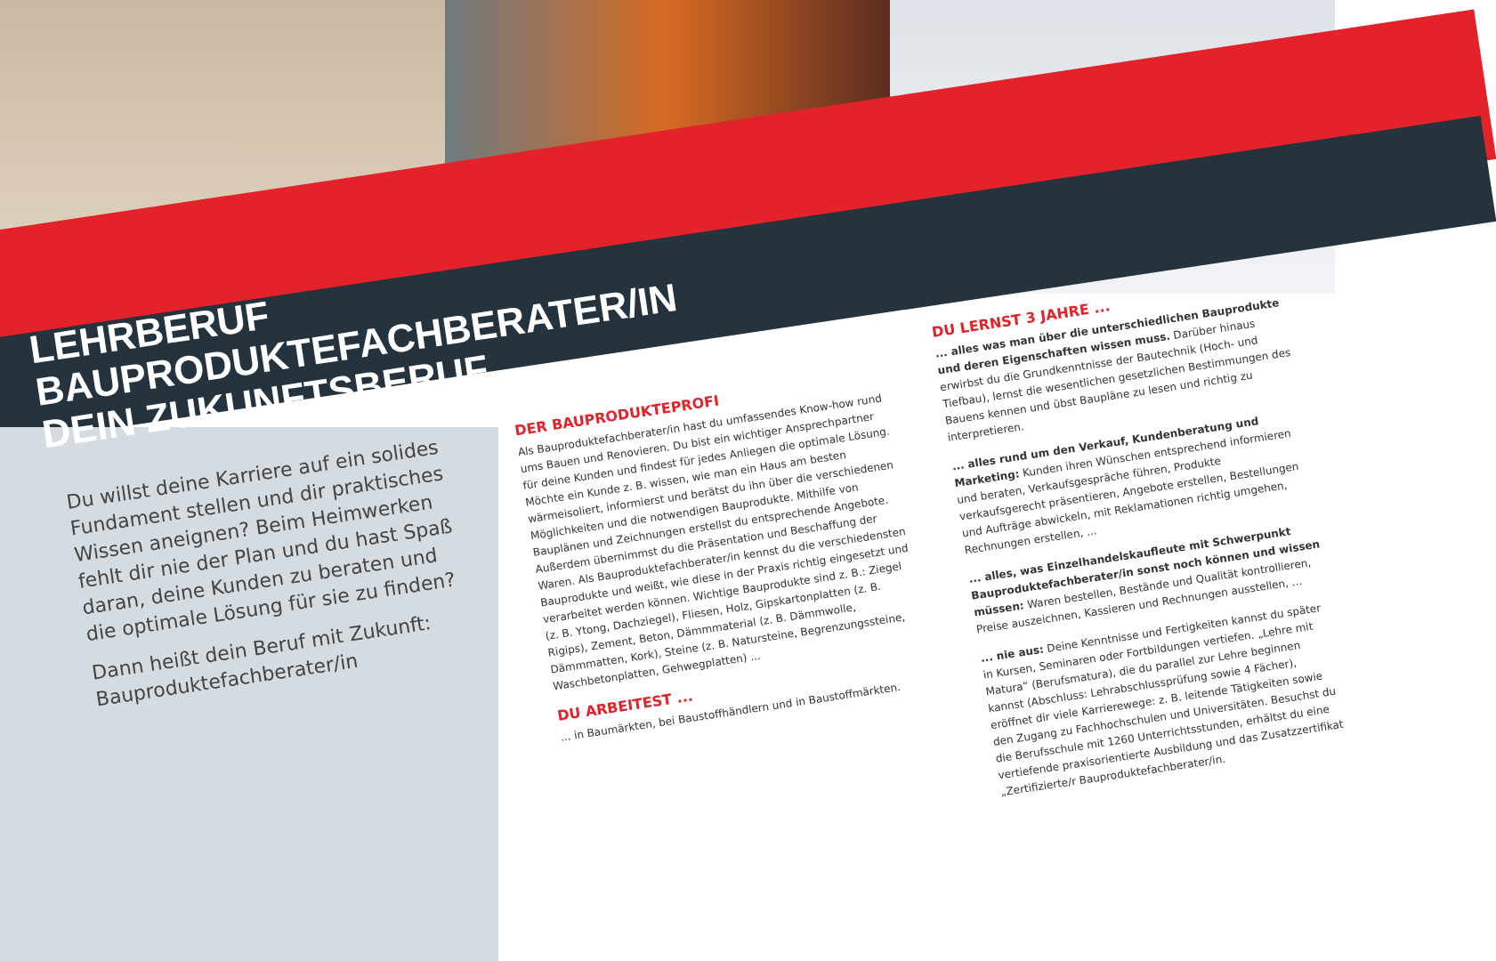LEHRBERUF
BAUPRODUKTEFACHBERATER/IN
DEIN ZUKUNFTSBERUF
Du willst deine Karriere auf ein solides Fundament stellen und dir praktisches Wissen aneignen? Beim Heimwerken fehlt dir nie der Plan und du hast Spaß daran, deine Kunden zu beraten und die optimale Lösung für sie zu finden?
Dann heißt dein Beruf mit Zukunft: Bauproduktefachberater/in
DER BAUPRODUKTEPROFI
Als Bauproduktefachberater/in hast du umfassendes Know-how rund ums Bauen und Renovieren. Du bist ein wichtiger Ansprechpartner für deine Kunden und findest für jedes Anliegen die optimale Lösung. Möchte ein Kunde z. B. wissen, wie man ein Haus am besten wärmeisoliert, informierst und berätst du ihn über die verschiedenen Möglichkeiten und die notwendigen Bauprodukte. Mithilfe von Bauplänen und Zeichnungen erstellst du entsprechende Angebote. Außerdem übernimmst du die Präsentation und Beschaffung der Waren. Als Bauproduktefachberater/in kennst du die verschiedensten Bauprodukte und weißt, wie diese in der Praxis richtig eingesetzt und verarbeitet werden können. Wichtige Bauprodukte sind z. B.: Ziegel (z. B. Ytong, Dachziegel), Fliesen, Holz, Gipskartonplatten (z. B. Rigips), Zement, Beton, Dämmmaterial (z. B. Dämmwolle, Dämmmatten, Kork), Steine (z. B. Natursteine, Begrenzungssteine, Waschbetonplatten, Gehwegplatten) ...
DU ARBEITEST ...
... in Baumärkten, bei Baustoffhändlern und in Baustoffmärkten.
DU LERNST 3 JAHRE ...
... alles was man über die unterschiedlichen Bauprodukte und deren Eigenschaften wissen muss. Darüber hinaus erwirbst du die Grundkenntnisse der Bautechnik (Hoch- und Tiefbau), lernst die wesentlichen gesetzlichen Bestimmungen des Bauens kennen und übst Baupläne zu lesen und richtig zu interpretieren.
... alles rund um den Verkauf, Kundenberatung und Marketing: Kunden ihren Wünschen entsprechend informieren und beraten, Verkaufsgespräche führen, Produkte verkaufsgerecht präsentieren, Angebote erstellen, Bestellungen und Aufträge abwickeln, mit Reklamationen richtig umgehen, Rechnungen erstellen, ...
... alles, was Einzelhandelskaufleute mit Schwerpunkt Bauproduktefachberater/in sonst noch können und wissen müssen: Waren bestellen, Bestände und Qualität kontrollieren, Preise auszeichnen, Kassieren und Rechnungen ausstellen, ...
... nie aus: Deine Kenntnisse und Fertigkeiten kannst du später in Kursen, Seminaren oder Fortbildungen vertiefen. „Lehre mit Matura“ (Berufsmatura), die du parallel zur Lehre beginnen kannst (Abschluss: Lehrabschlussprüfung sowie 4 Fächer), eröffnet dir viele Karrierewege: z. B. leitende Tätigkeiten sowie den Zugang zu Fachhochschulen und Universitäten. Besuchst du die Berufsschule mit 1260 Unterrichtsstunden, erhältst du eine vertiefende praxisorientierte Ausbildung und das Zusatzzertifikat „Zertifizierte/r Bauproduktefachberater/in.